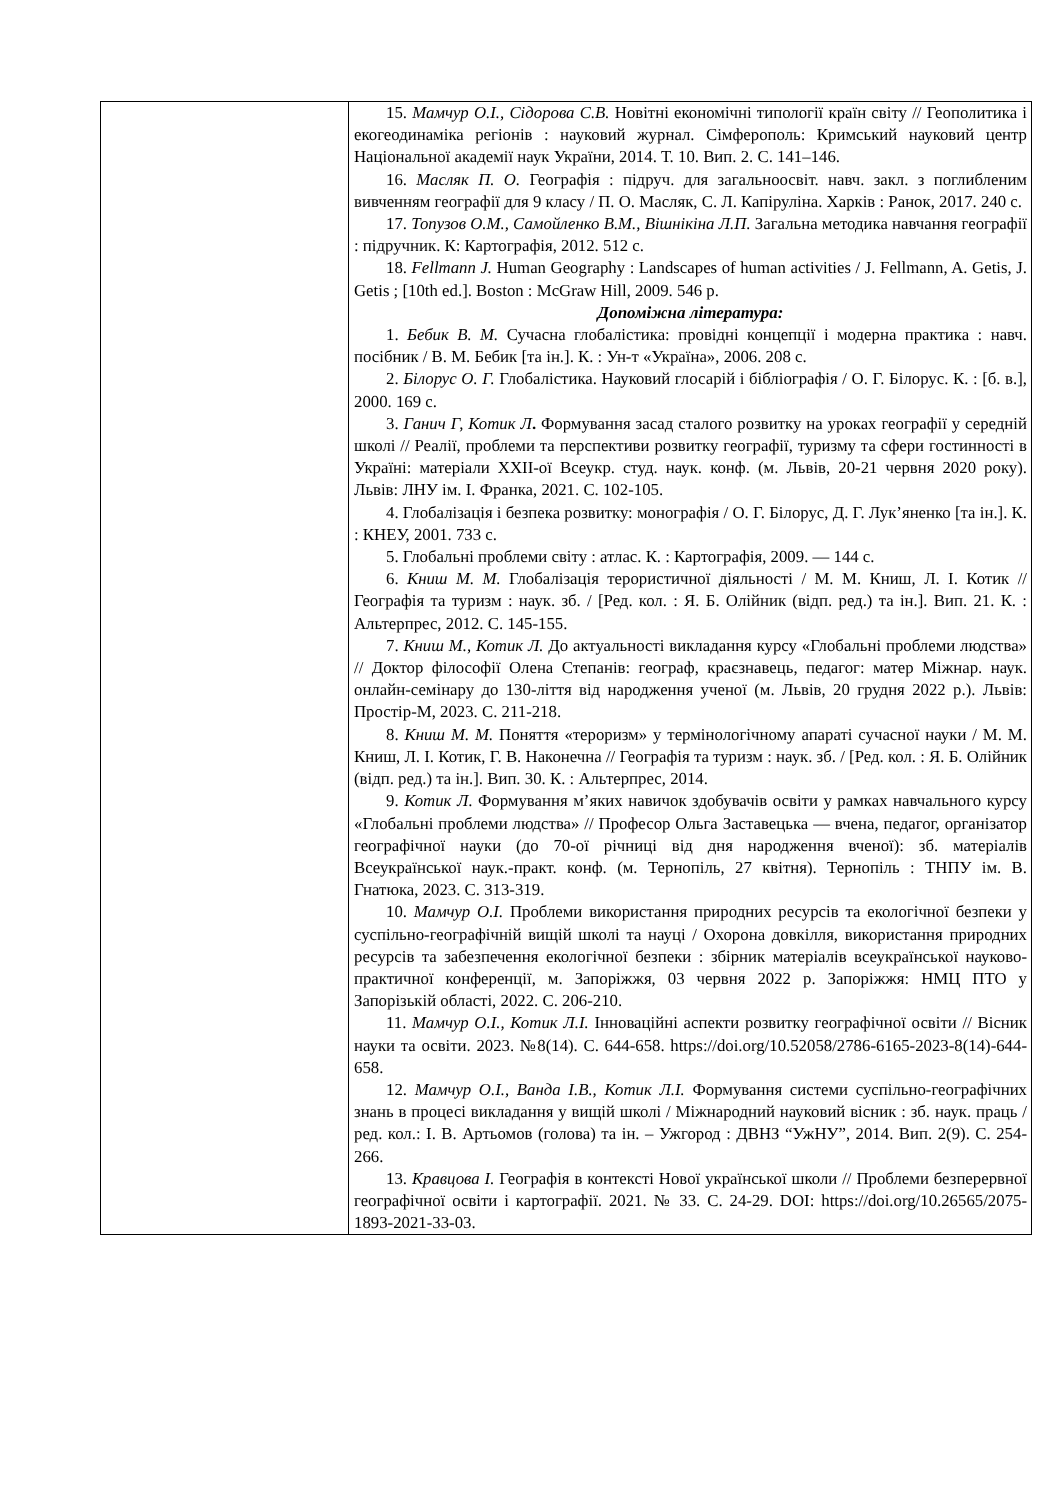| | 15. Мамчур О.І., Сідорова С.В. Новітні економічні типології країн світу // Геополитика і екогеодинаміка регіонів : науковий журнал. Сімферополь: Кримський науковий центр Національної академії наук України, 2014. Т. 10. Вип. 2. С. 141–146. 16. Масляк П. О. Географія : підруч. для загальноосвіт. навч. закл. з поглибленим вивченням географії для 9 класу / П. О. Масляк, С. Л. Капіруліна. Харків : Ранок, 2017. 240 с. 17. Топузов О.М., Самойленко В.М., Вішнікіна Л.П. Загальна методика навчання географії : підручник. К: Картографія, 2012. 512 с. 18. Fellmann J. Human Geography : Landscapes of human activities / J. Fellmann, A. Getis, J. Getis ; [10th ed.]. Boston : McGraw Hill, 2009. 546 p. Допоміжна література: 1. Бебик В. М. Сучасна глобалістика: провідні концепції і модерна практика : навч. посібник / В. М. Бебик [та ін.]. К. : Ун-т «Україна», 2006. 208 с. 2. Білорус О. Г. Глобалістика. Науковий глосарій і бібліографія / О. Г. Білорус. К. : [б. в.], 2000. 169 с. 3. Ганич Г, Котик Л . Формування засад сталого розвитку на уроках географії у середній школі // Реалії, проблеми та перспективи розвитку географії, туризму та сфери гостинності в Україні: матеріали XXII-ої Всеукр. студ. наук. конф. (м. Львів, 20-21 червня 2020 року). Львів: ЛНУ ім. І. Франка, 2021. С. 102-105. 4. Глобалізація і безпека розвитку: монографія / О. Г. Білорус, Д. Г. Лук’яненко [та ін.]. К. : КНЕУ, 2001. 733 с. 5. Глобальні проблеми світу : атлас. К. : Картографія, 2009. — 144 с. 6. Книш М. М. Глобалізація терористичної діяльності / М. М. Книш, Л. І. Котик // Географія та туризм : наук. зб. / [Ред. кол. : Я. Б. Олійник (відп. ред.) та ін.]. Вип. 21. К. : Альтерпрес, 2012. С. 145-155. 7. Книш М., Котик Л. До актуальності викладання курсу «Глобальні проблеми людства» // Доктор філософії Олена Степанів: географ, краєзнавець, педагог: матер Міжнар. наук. онлайн-семінару до 130-ліття від народження ученої (м. Львів, 20 грудня 2022 р.). Львів: Простір-М, 2023. С. 211-218. 8. Книш М. М. Поняття «тероризм» у термінологічному апараті сучасної науки / М. М. Книш, Л. І. Котик, Г. В. Наконечна // Географія та туризм : наук. зб. / [Ред. кол. : Я. Б. Олійник (відп. ред.) та ін.]. Вип. 30. К. : Альтерпрес, 2014. 9. Котик Л . Формування м’яких навичок здобувачів освіти у рамках навчального курсу «Глобальні проблеми людства» // Професор Ольга Заставецька — вчена, педагог, організатор географічної науки (до 70-ої річниці від дня народження вченої): зб. матеріалів Всеукраїнської наук.-практ. конф. (м. Тернопіль, 27 квітня). Тернопіль : ТНПУ ім. В. Гнатюка, 2023. С. 313-319. 10. Мамчур О.І. Проблеми використання природних ресурсів та екологічної безпеки у суспільно-географічній вищій школі та науці / Охорона довкілля, використання природних ресурсів та забезпечення екологічної безпеки : збірник матеріалів всеукраїнської науково-практичної конференції, м. Запоріжжя, 03 червня 2022 р. Запоріжжя: НМЦ ПТО у Запорізькій області, 2022. С. 206-210. 11. Мамчур О.І., Котик Л.І. Інноваційні аспекти розвитку географічної освіти // Вісник науки та освіти. 2023. №8(14). С. 644-658. https://doi.org/10.52058/2786-6165-2023-8(14)-644-658. 12. Мамчур О.І., Ванда І.В., Котик Л.І. Формування системи суспільно-географічних знань в процесі викладання у вищій школі / Міжнародний науковий вісник : зб. наук. праць / ред. кол.: І. В. Артьомов (голова) та ін. – Ужгород : ДВНЗ “УжНУ”, 2014. Вип. 2(9). С. 254-266. 13. Кравцова І. Географія в контексті Нової української школи // Проблеми безперервної географічної освіти і картографії. 2021. № 33. С. 24-29. DOI: https://doi.org/10.26565/2075-1893-2021-33-03. |